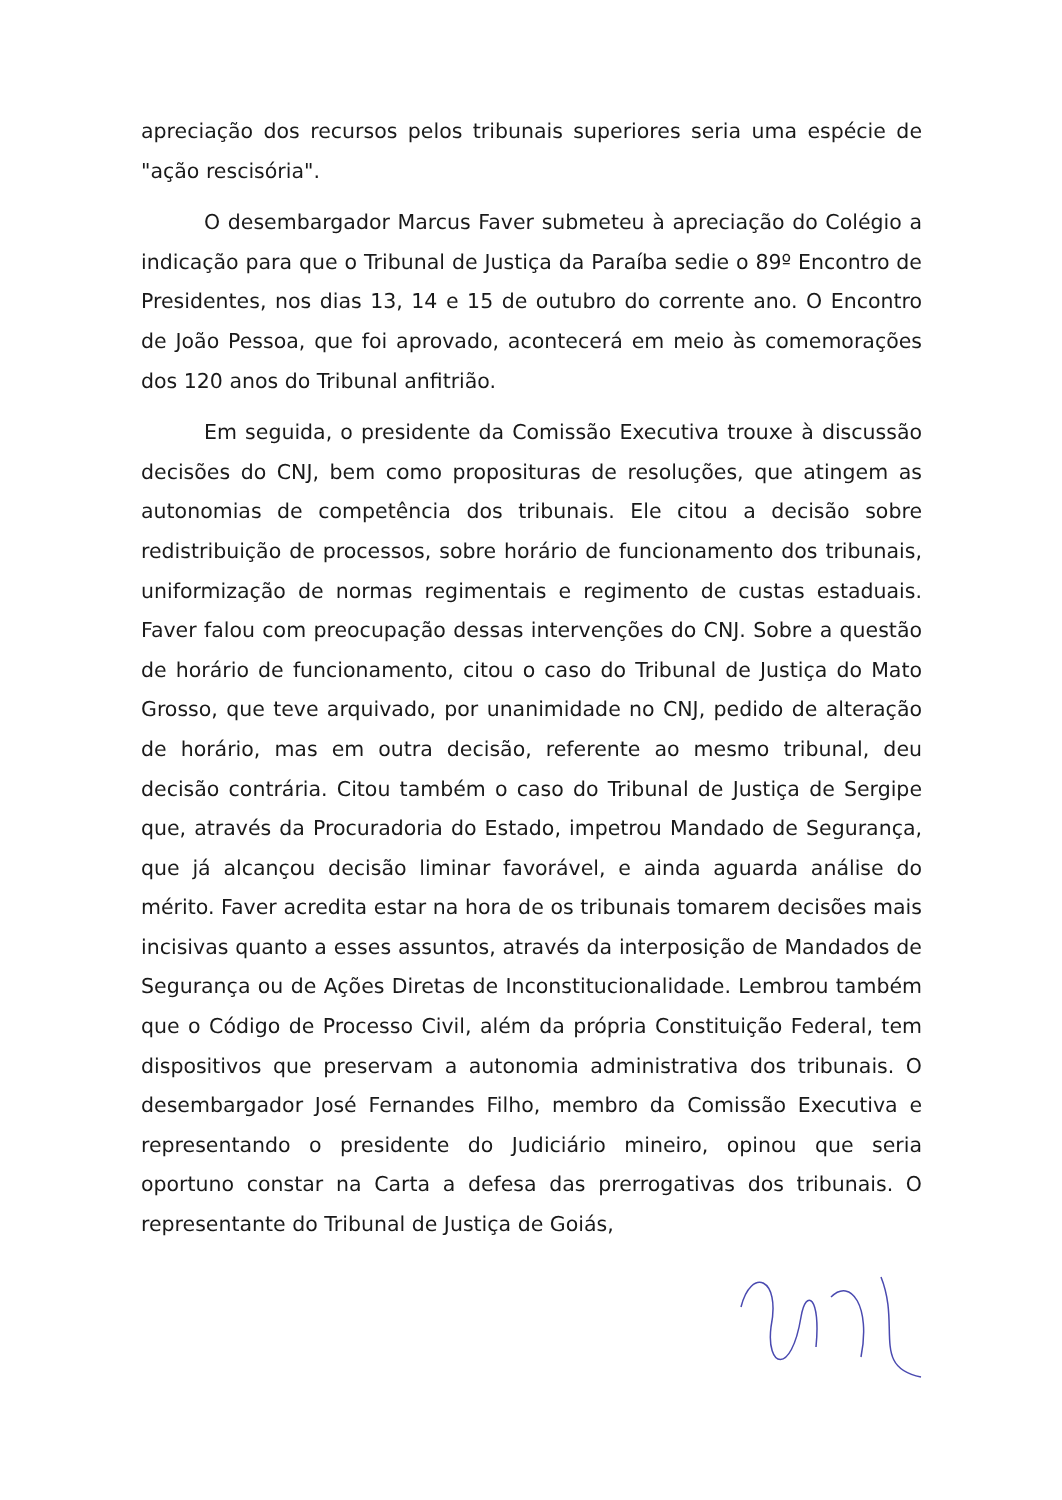apreciação dos recursos pelos tribunais superiores seria uma espécie de "ação rescisória".
O desembargador Marcus Faver submeteu à apreciação do Colégio a indicação para que o Tribunal de Justiça da Paraíba sedie o 89º Encontro de Presidentes, nos dias 13, 14 e 15 de outubro do corrente ano. O Encontro de João Pessoa, que foi aprovado, acontecerá em meio às comemorações dos 120 anos do Tribunal anfitrião.
Em seguida, o presidente da Comissão Executiva trouxe à discussão decisões do CNJ, bem como proposituras de resoluções, que atingem as autonomias de competência dos tribunais. Ele citou a decisão sobre redistribuição de processos, sobre horário de funcionamento dos tribunais, uniformização de normas regimentais e regimento de custas estaduais. Faver falou com preocupação dessas intervenções do CNJ. Sobre a questão de horário de funcionamento, citou o caso do Tribunal de Justiça do Mato Grosso, que teve arquivado, por unanimidade no CNJ, pedido de alteração de horário, mas em outra decisão, referente ao mesmo tribunal, deu decisão contrária. Citou também o caso do Tribunal de Justiça de Sergipe que, através da Procuradoria do Estado, impetrou Mandado de Segurança, que já alcançou decisão liminar favorável, e ainda aguarda análise do mérito. Faver acredita estar na hora de os tribunais tomarem decisões mais incisivas quanto a esses assuntos, através da interposição de Mandados de Segurança ou de Ações Diretas de Inconstitucionalidade. Lembrou também que o Código de Processo Civil, além da própria Constituição Federal, tem dispositivos que preservam a autonomia administrativa dos tribunais. O desembargador José Fernandes Filho, membro da Comissão Executiva e representando o presidente do Judiciário mineiro, opinou que seria oportuno constar na Carta a defesa das prerrogativas dos tribunais. O representante do Tribunal de Justiça de Goiás,